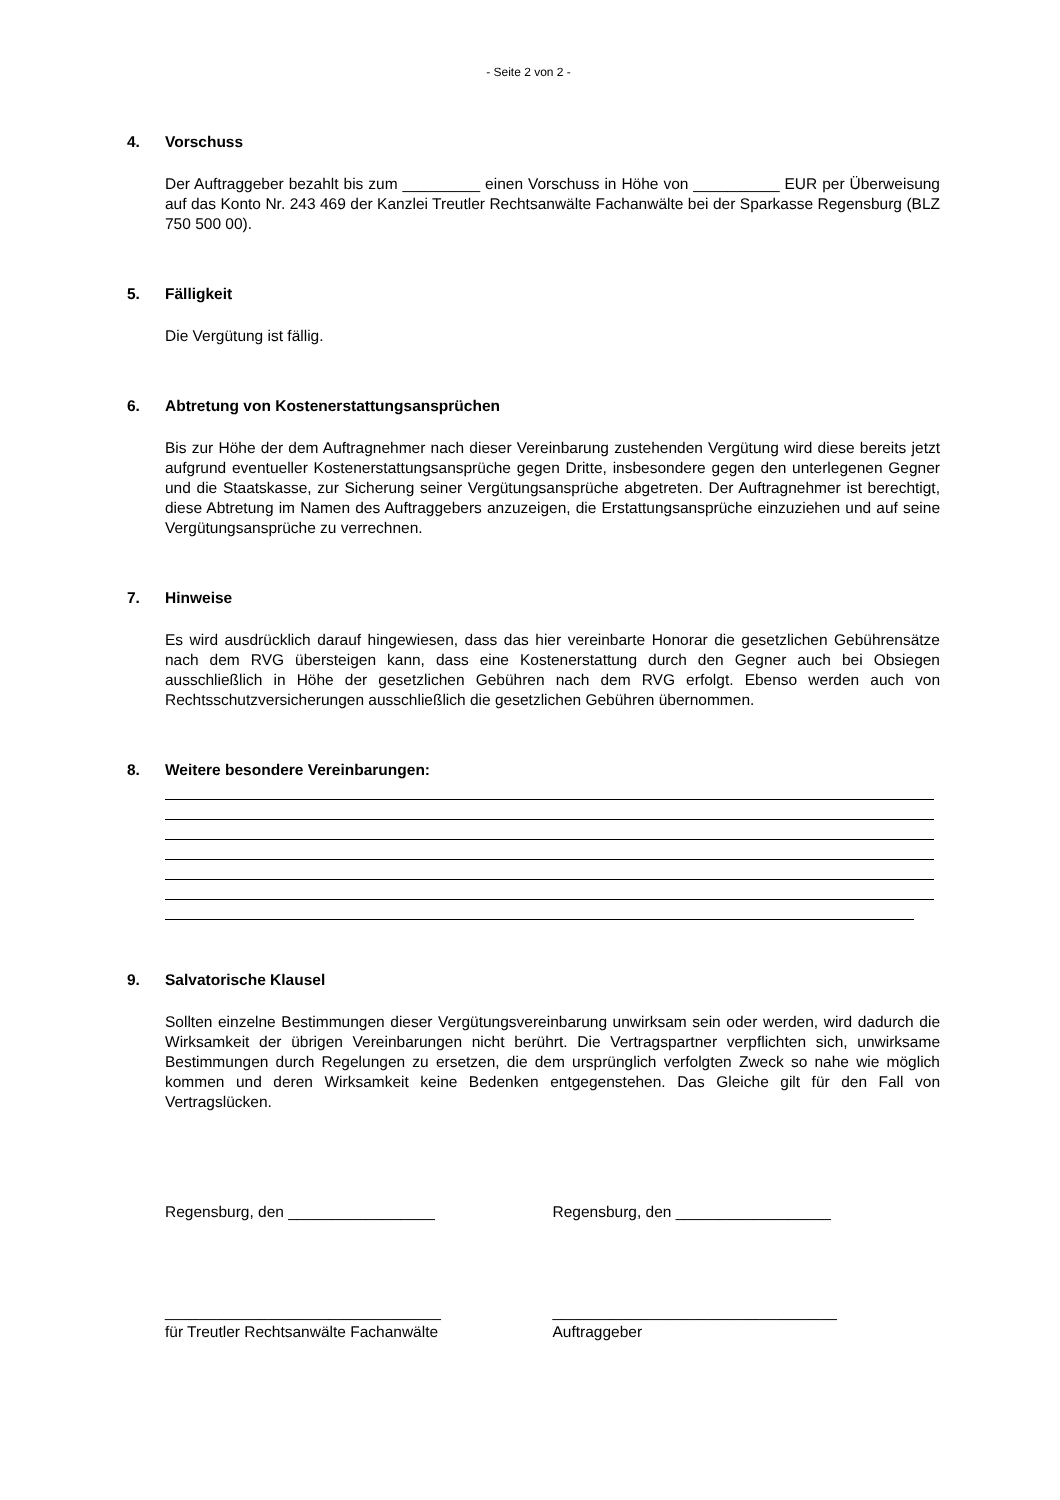- Seite 2 von 2 -
4. Vorschuss
Der Auftraggeber bezahlt bis zum _________ einen Vorschuss in Höhe von __________ EUR per Überweisung auf das Konto Nr. 243 469 der Kanzlei Treutler Rechtsanwälte Fachanwälte bei der Sparkasse Regensburg (BLZ 750 500 00).
5. Fälligkeit
Die Vergütung ist fällig.
6. Abtretung von Kostenerstattungsansprüchen
Bis zur Höhe der dem Auftragnehmer nach dieser Vereinbarung zustehenden Vergütung wird diese bereits jetzt aufgrund eventueller Kostenerstattungsansprüche gegen Dritte, insbesondere gegen den unterlegenen Gegner und die Staatskasse, zur Sicherung seiner Vergütungsansprü­che abgetreten. Der Auftragnehmer ist berechtigt, diese Abtretung im Namen des Auftraggebers anzuzeigen, die Erstattungsansprüche einzuziehen und auf seine Vergütungsansprüche zu ver­rechnen.
7. Hinweise
Es wird ausdrücklich darauf hingewiesen, dass das hier vereinbarte Honorar die gesetzlichen Gebührensätze nach dem RVG übersteigen kann, dass eine Kostenerstattung durch den Gegner auch bei Obsiegen ausschließlich in Höhe der gesetzlichen Gebühren nach dem RVG erfolgt. Ebenso werden auch von Rechtsschutzversicherungen ausschließlich die gesetzlichen Gebühren übernommen.
8. Weitere besondere Vereinbarungen:
9. Salvatorische Klausel
Sollten einzelne Bestimmungen dieser Vergütungsvereinbarung unwirksam sein oder werden, wird dadurch die Wirksamkeit der übrigen Vereinbarungen nicht berührt. Die Vertragspartner ver­pflichten sich, unwirksame Bestimmungen durch Regelungen zu ersetzen, die dem ursprünglich verfolgten Zweck so nahe wie möglich kommen und deren Wirksamkeit keine Bedenken entge­genstehen. Das Gleiche gilt für den Fall von Vertragslücken.
Regensburg, den _________________ Regensburg, den __________________
________________________________
für Treutler Rechtsanwälte Fachanwälte
_________________________________
Auftraggeber